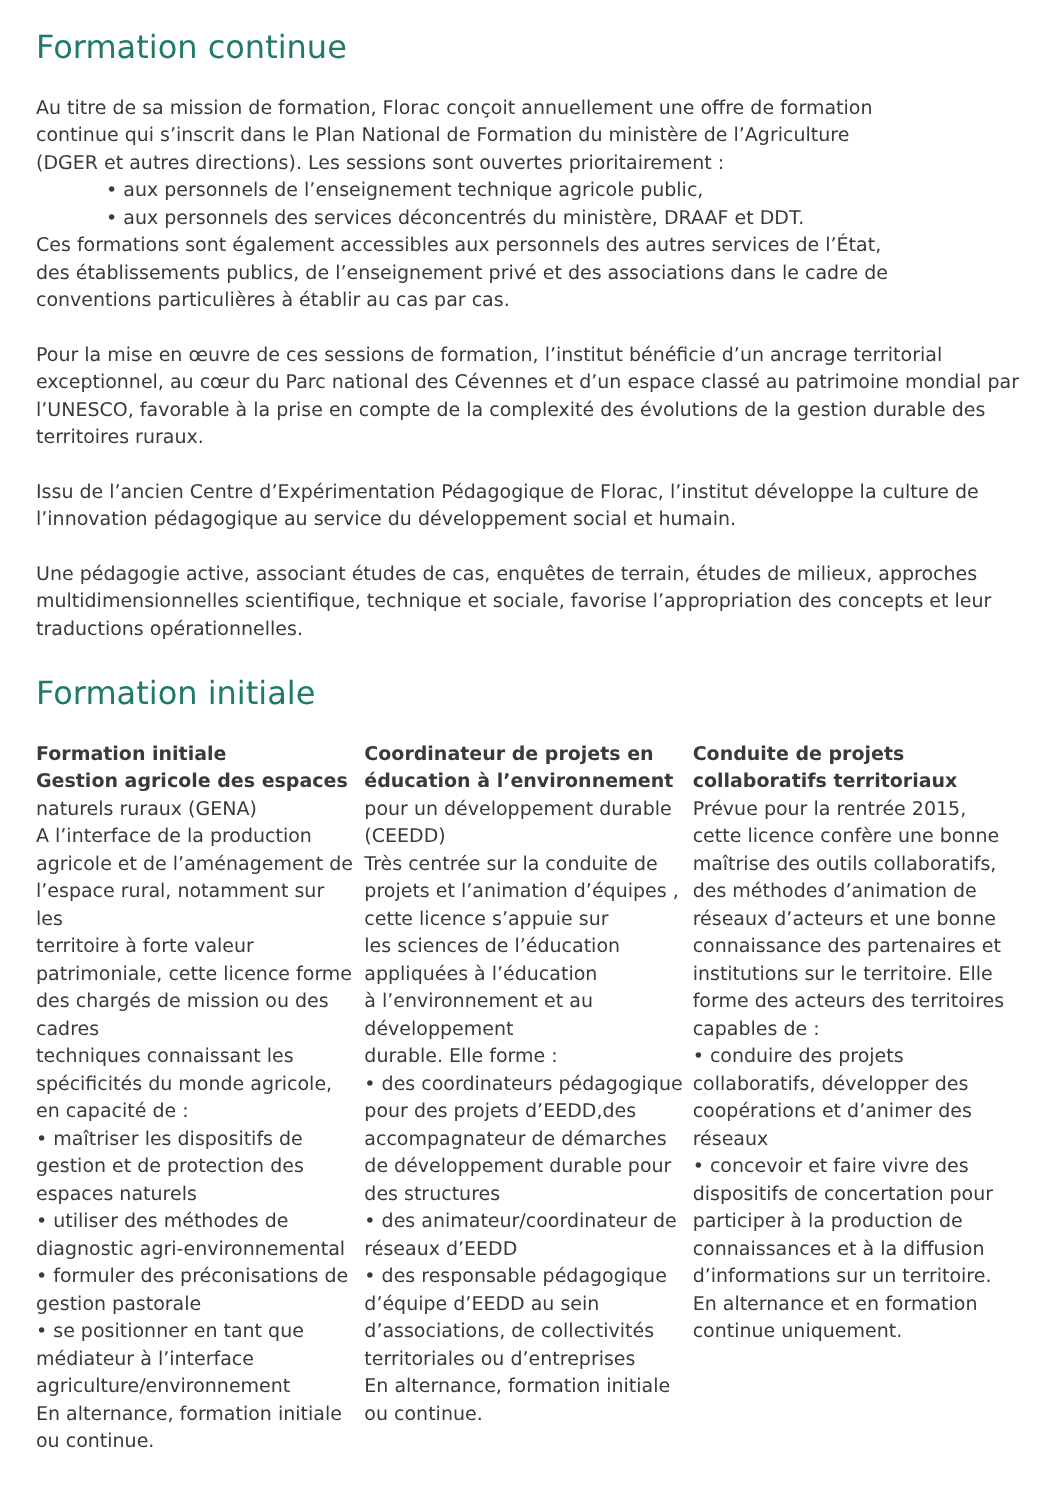Formation continue
Au titre de sa mission de formation, Florac conçoit annuellement une offre de formation
continue qui s’inscrit dans le Plan National de Formation du ministère de l’Agriculture
(DGER et autres directions). Les sessions sont ouvertes prioritairement :
• aux personnels de l’enseignement technique agricole public,
• aux personnels des services déconcentrés du ministère, DRAAF et DDT.
Ces formations sont également accessibles aux personnels des autres services de l’État,
des établissements publics, de l’enseignement privé et des associations dans le cadre de
conventions particulières à établir au cas par cas.
Pour la mise en œuvre de ces sessions de formation, l’institut bénéficie d’un ancrage territorial exceptionnel, au cœur du Parc national des Cévennes et d’un espace classé au patrimoine mondial par l’UNESCO, favorable à la prise en compte de la complexité des évolutions de la gestion durable des territoires ruraux.
Issu de l’ancien Centre d’Expérimentation Pédagogique de Florac, l’institut développe la culture de l’innovation pédagogique au service du développement social et humain.
Une pédagogie active, associant études de cas, enquêtes de terrain, études de milieux, approches multidimensionnelles scientifique, technique et sociale, favorise l’appropriation des concepts et leur traductions opérationnelles.
Formation initiale
Formation initiale
Gestion agricole des espaces
naturels ruraux (GENA)
A l’interface de la production agricole et de l’aménagement de l’espace rural, notamment sur les
territoire à forte valeur patrimoniale, cette licence forme des chargés de mission ou des cadres
techniques connaissant les spécificités du monde agricole, en capacité de :
• maîtriser les dispositifs de gestion et de protection des espaces naturels
• utiliser des méthodes de diagnostic agri-environnemental
• formuler des préconisations de gestion pastorale
• se positionner en tant que médiateur à l’interface agriculture/environnement
En alternance, formation initiale ou continue.
Coordinateur de projets en éducation à l’environnement
pour un développement durable (CEEDD)
Très centrée sur la conduite de projets et l’animation d’équipes , cette licence s’appuie sur
les sciences de l’éducation appliquées à l’éducation
à l’environnement et au développement
durable. Elle forme :
• des coordinateurs pédagogique pour des projets d’EEDD,des accompagnateur de démarches de développement durable pour des structures
• des animateur/coordinateur de réseaux d’EEDD
• des responsable pédagogique d’équipe d’EEDD au sein d’associations, de collectivités territoriales ou d’entreprises
En alternance, formation initiale ou continue.
Conduite de projets collaboratifs territoriaux
Prévue pour la rentrée 2015, cette licence confère une bonne maîtrise des outils collaboratifs, des méthodes d’animation de réseaux d’acteurs et une bonne connaissance des partenaires et institutions sur le territoire. Elle forme des acteurs des territoires capables de :
• conduire des projets collaboratifs, développer des coopérations et d’animer des réseaux
• concevoir et faire vivre des dispositifs de concertation pour participer à la production de connaissances et à la diffusion d’informations sur un territoire.
En alternance et en formation continue uniquement.